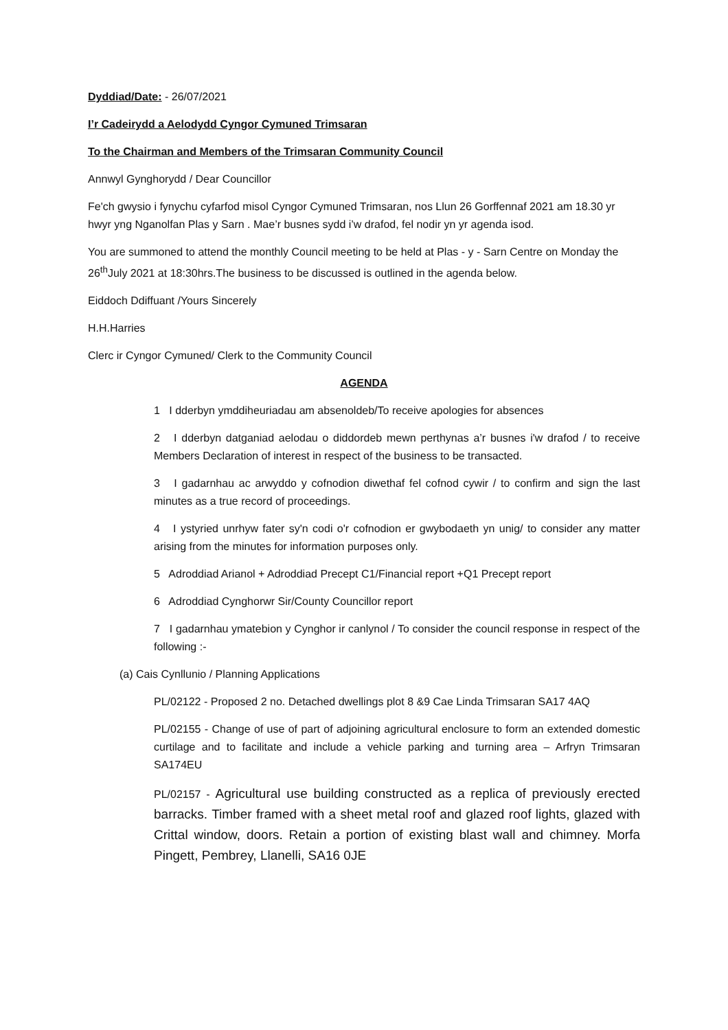Dyddiad/Date: - 26/07/2021
I’r Cadeirydd a Aelodydd Cyngor Cymuned Trimsaran
To the Chairman and Members of the Trimsaran Community Council
Annwyl Gynghorydd / Dear Councillor
Fe'ch gwysio i fynychu cyfarfod misol Cyngor Cymuned Trimsaran, nos Llun 26 Gorffennaf 2021 am 18.30 yr hwyr yng Nganolfan Plas y Sarn . Mae’r busnes sydd i’w drafod, fel nodir yn yr agenda isod.
You are summoned to attend the monthly Council meeting to be held at Plas - y - Sarn Centre on Monday the 26<sup>th</sup>July 2021 at 18:30hrs.The business to be discussed is outlined in the agenda below.
Eiddoch Ddiffuant /Yours Sincerely
H.H.Harries
Clerc ir Cyngor Cymuned/ Clerk to the Community Council
AGENDA
1 I dderbyn ymddiheuriadau am absenoldeb/To receive apologies for absences
2 I dderbyn datganiad aelodau o diddordeb mewn perthynas a’r busnes i'w drafod / to receive Members Declaration of interest in respect of the business to be transacted.
3 I gadarnhau ac arwyddo y cofnodion diwethaf fel cofnod cywir / to confirm and sign the last minutes as a true record of proceedings.
4 I ystyried unrhyw fater sy'n codi o'r cofnodion er gwybodaeth yn unig/ to consider any matter arising from the minutes for information purposes only.
5 Adroddiad Arianol + Adroddiad Precept C1/Financial report +Q1 Precept report
6 Adroddiad Cynghorwr Sir/County Councillor report
7 I gadarnhau ymatebion y Cynghor ir canlynol / To consider the council response in respect of the following :-
(a) Cais Cynllunio / Planning Applications
PL/02122 - Proposed 2 no. Detached dwellings plot 8 &9 Cae Linda Trimsaran SA17 4AQ
PL/02155 - Change of use of part of adjoining agricultural enclosure to form an extended domestic curtilage and to facilitate and include a vehicle parking and turning area – Arfryn Trimsaran SA174EU
PL/02157 - Agricultural use building constructed as a replica of previously erected barracks. Timber framed with a sheet metal roof and glazed roof lights, glazed with Crittal window, doors. Retain a portion of existing blast wall and chimney. Morfa Pingett, Pembrey, Llanelli, SA16 0JE